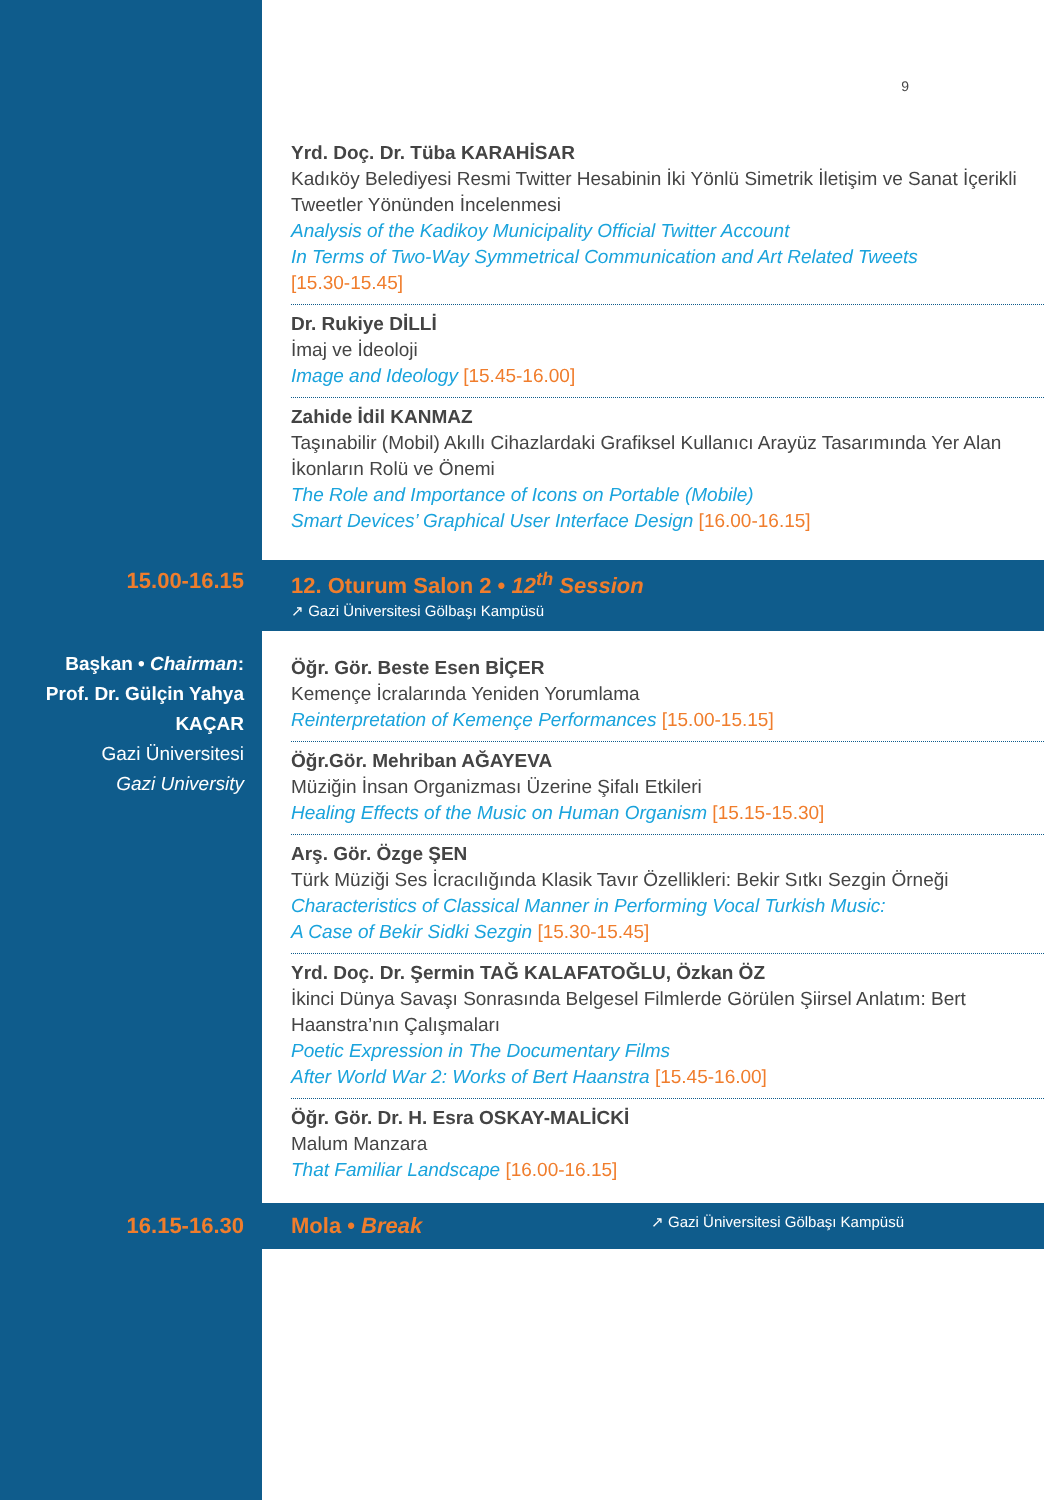9
Yrd. Doç. Dr. Tüba KARAHİSAR
Kadıköy Belediyesi Resmi Twitter Hesabinin İki Yönlü Simetrik İletişim ve Sanat İçerikli Tweetler Yönünden İncelenmesi
Analysis of the Kadikoy Municipality Official Twitter Account
In Terms of Two-Way Symmetrical Communication and Art Related Tweets
[15.30-15.45]
Dr. Rukiye DİLLİ
İmaj ve İdeoloji
Image and Ideology [15.45-16.00]
Zahide İdil KANMAZ
Taşınabilir (Mobil) Akıllı Cihazlardaki Grafiksel Kullanıcı Arayüz Tasarımında Yer Alan İkonların Rolü ve Önemi
The Role and Importance of Icons on Portable (Mobile)
Smart Devices’ Graphical User Interface Design [16.00-16.15]
15.00-16.15 12. Oturum Salon 2 • 12<sup>th</sup> Session
↗ Gazi Üniversitesi Gölbaşı Kampüsü
Başkan • Chairman:
Prof. Dr. Gülçin Yahya KAÇAR
Gazi Üniversitesi
Gazi University
Öğr. Gör. Beste Esen BİÇER
Kemençe İcralarında Yeniden Yorumlama
Reinterpretation of Kemençe Performances [15.00-15.15]
Öğr.Gör. Mehriban AĞAYEVA
Müziğin İnsan Organizması Üzerine Şifalı Etkileri
Healing Effects of the Music on Human Organism [15.15-15.30]
Arş. Gör. Özge ŞEN
Türk Müziği Ses İcracılığında Klasik Tavır Özellikleri: Bekir Sıtkı Sezgin Örneği
Characteristics of Classical Manner in Performing Vocal Turkish Music:
A Case of Bekir Sidki Sezgin [15.30-15.45]
Yrd. Doç. Dr. Şermin TAĞ KALAFATOĞLU, Özkan ÖZ
İkinci Dünya Savaşı Sonrasında Belgesel Filmlerde Görülen Şiirsel Anlatım: Bert Haanstra’nın Çalışmaları
Poetic Expression in The Documentary Films
After World War 2: Works of Bert Haanstra [15.45-16.00]
Öğr. Gör. Dr. H. Esra OSKAY-MALİCKİ
Malum Manzara
That Familiar Landscape [16.00-16.15]
16.15-16.30 Mola • Break ↗ Gazi Üniversitesi Gölbaşı Kampüsü